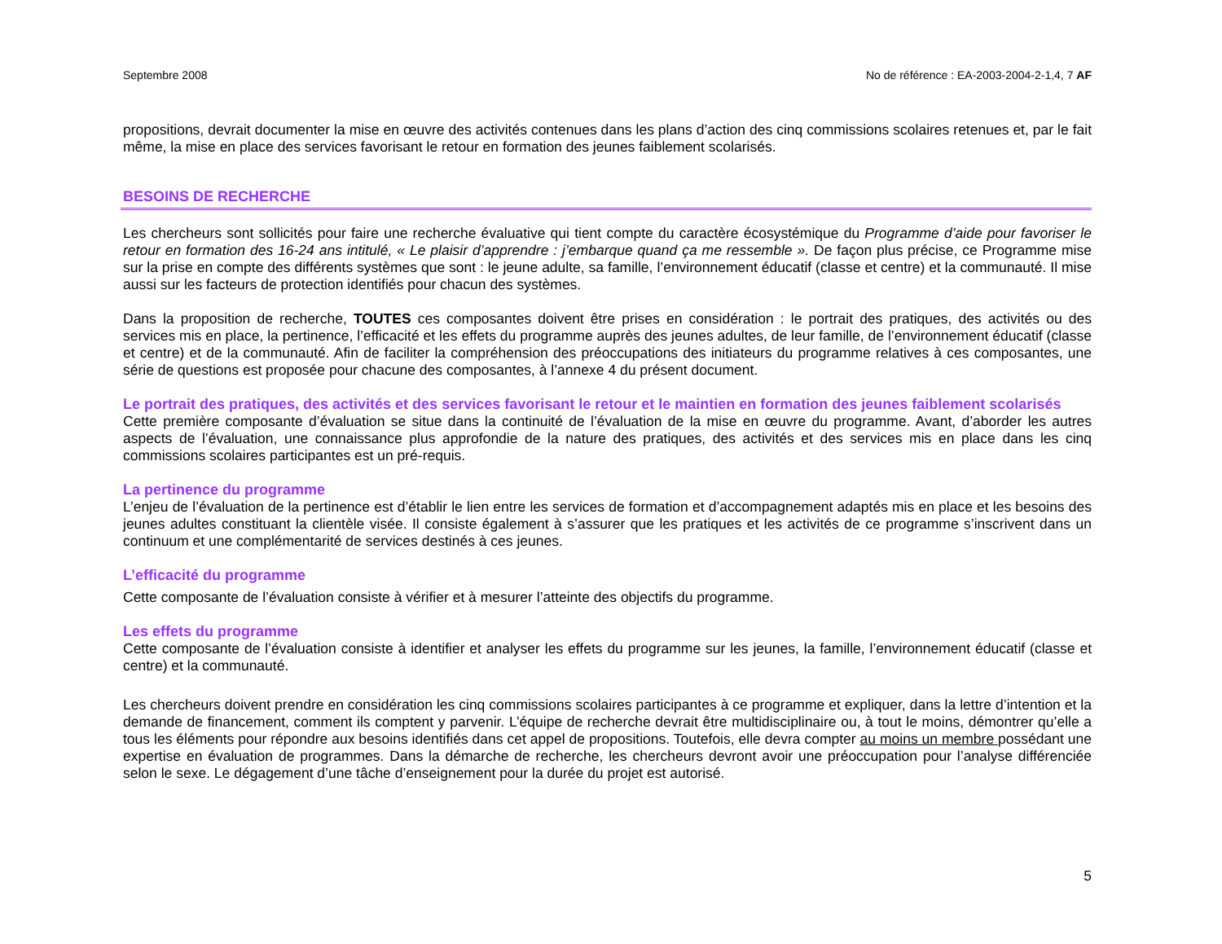Septembre 2008 No de référence : EA-2003-2004-2-1,4, 7 AF
propositions, devrait documenter la mise en œuvre des activités contenues dans les plans d’action des cinq commissions scolaires retenues et, par le fait même, la mise en place des services favorisant le retour en formation des jeunes faiblement scolarisés.
BESOINS DE RECHERCHE
Les chercheurs sont sollicités pour faire une recherche évaluative qui tient compte du caractère écosystémique du Programme d’aide pour favoriser le retour en formation des 16-24 ans intitulé, « Le plaisir d’apprendre : j’embarque quand ça me ressemble ». De façon plus précise, ce Programme mise sur la prise en compte des différents systèmes que sont : le jeune adulte, sa famille, l’environnement éducatif (classe et centre) et la communauté. Il mise aussi sur les facteurs de protection identifiés pour chacun des systèmes.
Dans la proposition de recherche, TOUTES ces composantes doivent être prises en considération : le portrait des pratiques, des activités ou des services mis en place, la pertinence, l’efficacité et les effets du programme auprès des jeunes adultes, de leur famille, de l’environnement éducatif (classe et centre) et de la communauté. Afin de faciliter la compréhension des préoccupations des initiateurs du programme relatives à ces composantes, une série de questions est proposée pour chacune des composantes, à l’annexe 4 du présent document.
Le portrait des pratiques, des activités et des services favorisant le retour et le maintien en formation des jeunes faiblement scolarisés
Cette première composante d’évaluation se situe dans la continuité de l’évaluation de la mise en œuvre du programme. Avant, d’aborder les autres aspects de l’évaluation, une connaissance plus approfondie de la nature des pratiques, des activités et des services mis en place dans les cinq commissions scolaires participantes est un pré-requis.
La pertinence du programme
L’enjeu de l’évaluation de la pertinence est d’établir le lien entre les services de formation et d’accompagnement adaptés mis en place et les besoins des jeunes adultes constituant la clientèle visée. Il consiste également à s’assurer que les pratiques et les activités de ce programme s’inscrivent dans un continuum et une complémentarité de services destinés à ces jeunes.
L’efficacité du programme
Cette composante de l’évaluation consiste à vérifier et à mesurer l’atteinte des objectifs du programme.
Les effets du programme
Cette composante de l’évaluation consiste à identifier et analyser les effets du programme sur les jeunes, la famille, l’environnement éducatif (classe et centre) et la communauté.
Les chercheurs doivent prendre en considération les cinq commissions scolaires participantes à ce programme et expliquer, dans la lettre d’intention et la demande de financement, comment ils comptent y parvenir. L’équipe de recherche devrait être multidisciplinaire ou, à tout le moins, démontrer qu’elle a tous les éléments pour répondre aux besoins identifiés dans cet appel de propositions. Toutefois, elle devra compter au moins un membre possédant une expertise en évaluation de programmes. Dans la démarche de recherche, les chercheurs devront avoir une préoccupation pour l’analyse différenciée selon le sexe. Le dégagement d’une tâche d’enseignement pour la durée du projet est autorisé.
5